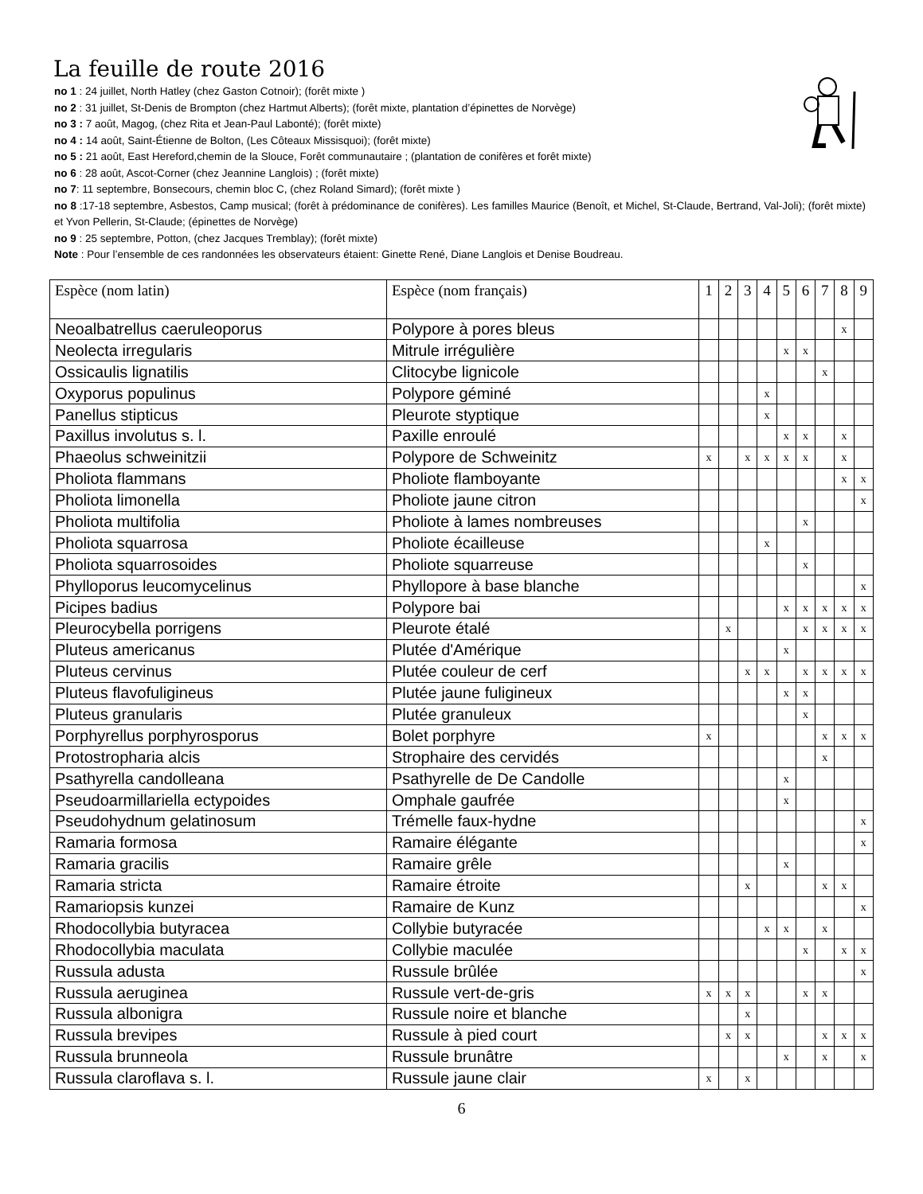La feuille de route 2016
no 1 : 24 juillet, North Hatley (chez Gaston Cotnoir); (forêt mixte )
no 2 : 31 juillet, St-Denis de Brompton (chez Hartmut Alberts); (forêt mixte, plantation d’épinettes de Norvège)
no 3 : 7 août, Magog, (chez Rita et Jean-Paul Labonté); (forêt mixte)
no 4 : 14 août, Saint-Étienne de Bolton, (Les Côteaux Missisquoi); (forêt mixte)
no 5 : 21 août, East Hereford,chemin de la Slouce, Forêt communautaire ; (plantation de conifères et forêt mixte)
no 6 : 28 août, Ascot-Corner (chez Jeannine Langlois) ; (forêt mixte)
no 7: 11 septembre, Bonsecours, chemin bloc C, (chez Roland Simard); (forêt mixte )
no 8 :17-18 septembre, Asbestos, Camp musical; (forêt à prédominance de conifères). Les familles Maurice (Benoît, et Michel, St-Claude, Bertrand, Val-Joli); (forêt mixte) et Yvon Pellerin, St-Claude; (épinettes de Norvège)
no 9 : 25 septembre, Potton, (chez Jacques Tremblay); (forêt mixte)
Note : Pour l’ensemble de ces randonnées les observateurs étaient: Ginette René, Diane Langlois et Denise Boudreau.
| Espèce (nom latin) | Espèce (nom français) | 1 | 2 | 3 | 4 | 5 | 6 | 7 | 8 | 9 |
| Neoalbatrellus caeruleoporus | Polypore à pores bleus | | | | | | | | x | |
| Neolecta irregularis | Mitrule irrégulière | | | | | x | x | | | |
| Ossicaulis lignatilis | Clitocybe lignicole | | | | | | | x | | |
| Oxyporus populinus | Polypore géminé | | | | x | | | | | |
| Panellus stipticus | Pleurote styptique | | | | x | | | | | |
| Paxillus involutus s. l. | Paxille enroulé | | | | | x | x | | x | |
| Phaeolus schweinitzii | Polypore de Schweinitz | x | | x | x | x | x | | x | |
| Pholiota flammans | Pholiote flamboyante | | | | | | | | x | x |
| Pholiota limonella | Pholiote jaune citron | | | | | | | | | x |
| Pholiota multifolia | Pholiote à lames nombreuses | | | | | | x | | | |
| Pholiota squarrosa | Pholiote écailleuse | | | | x | | | | | |
| Pholiota squarrosoides | Pholiote squarreuse | | | | | | x | | | |
| Phylloporus leucomycelinus | Phyllopore à base blanche | | | | | | | | | x |
| Picipes badius | Polypore bai | | | | | x | x | x | x | x |
| Pleurocybella porrigens | Pleurote étalé | | x | | | | x | x | x | x |
| Pluteus americanus | Plutée d'Amérique | | | | | x | | | | |
| Pluteus cervinus | Plutée couleur de cerf | | | x | x | | x | x | x | x |
| Pluteus flavofuligineus | Plutée jaune fuligineux | | | | | x | x | | | |
| Pluteus granularis | Plutée granuleux | | | | | | x | | | |
| Porphyrellus porphyrosporus | Bolet porphyre | x | | | | | | x | x | x |
| Protostropharia alcis | Strophaire des cervidés | | | | | | | x | | |
| Psathyrella candolleana | Psathyrelle de De Candolle | | | | | x | | | | |
| Pseudoarmillariella ectypoides | Omphale gaufrée | | | | | x | | | | |
| Pseudohydnum gelatinosum | Trémelle faux-hydne | | | | | | | | | x |
| Ramaria formosa | Ramaire élégante | | | | | | | | | x |
| Ramaria gracilis | Ramaire grêle | | | | | x | | | | |
| Ramaria stricta | Ramaire étroite | | | x | | | | x | x | |
| Ramariopsis kunzei | Ramaire de Kunz | | | | | | | | | x |
| Rhodocollybia butyracea | Collybie butyracée | | | | x | x | | x | | |
| Rhodocollybia maculata | Collybie maculée | | | | | | x | | x | x |
| Russula adusta | Russule brûlée | | | | | | | | | x |
| Russula aeruginea | Russule vert-de-gris | x | x | x | | | x | x | | |
| Russula albonigra | Russule noire et blanche | | | x | | | | | | |
| Russula brevipes | Russule à pied court | | x | x | | | | x | x | x |
| Russula brunneola | Russule brunâtre | | | | | x | | x | | x |
| Russula claroflava s. l. | Russule jaune clair | x | | x | | | | | | |
6